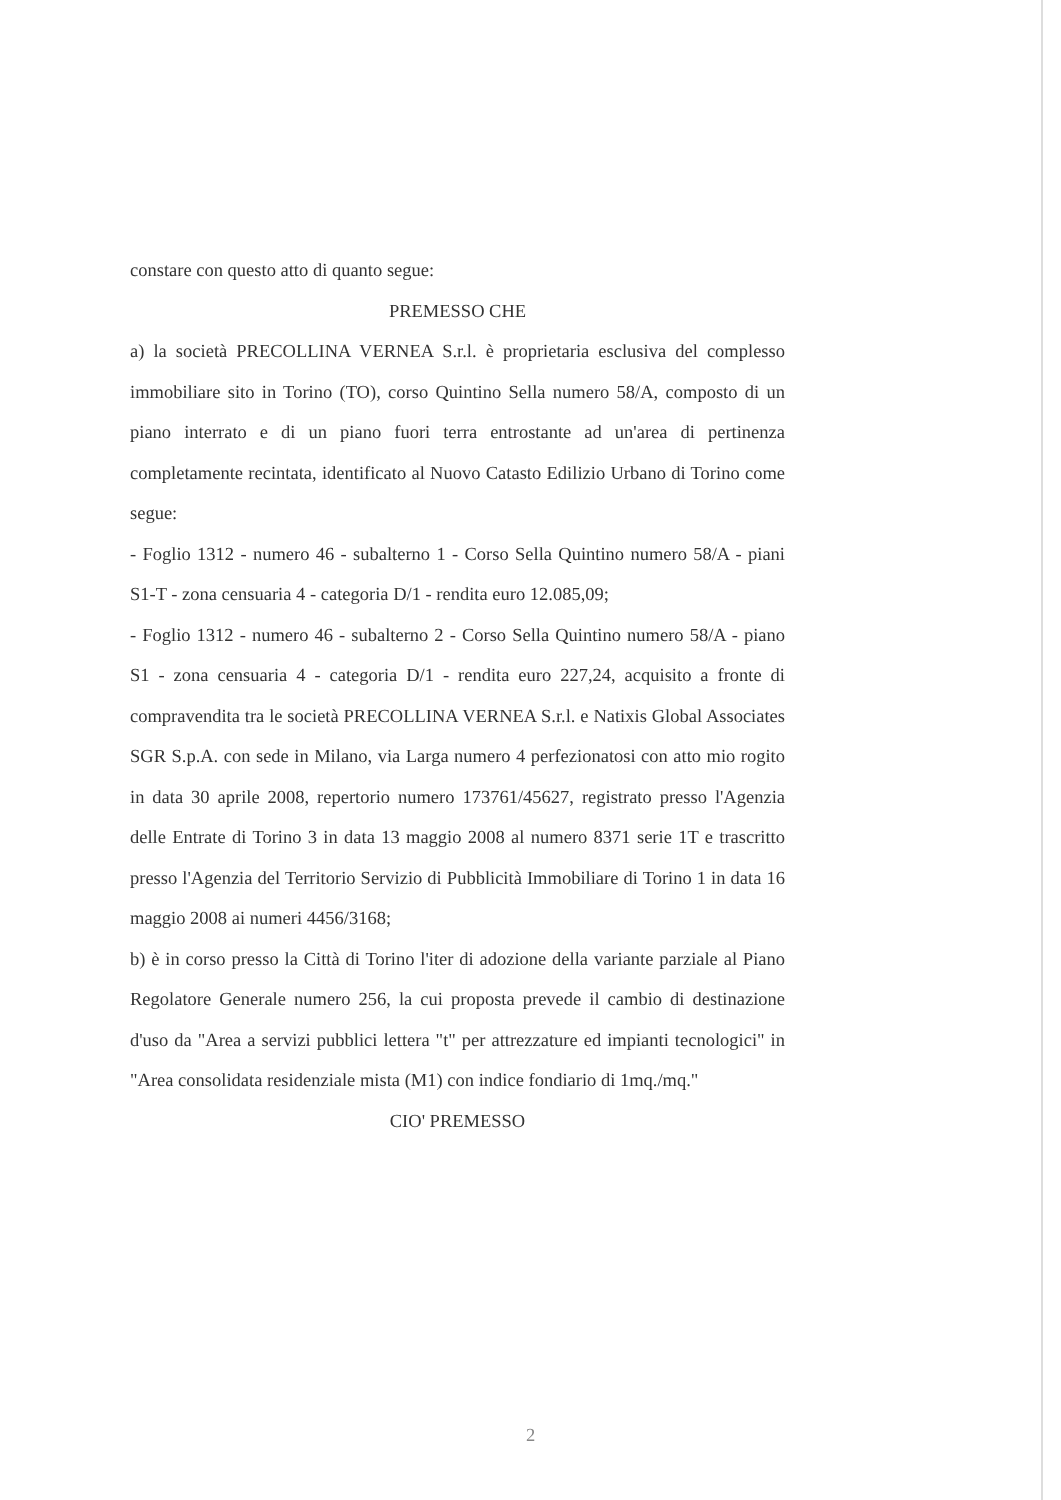constare con questo atto di quanto segue:
PREMESSO CHE
a) la società PRECOLLINA VERNEA S.r.l. è proprietaria esclusiva del complesso immobiliare sito in Torino (TO), corso Quintino Sella numero 58/A, composto di un piano interrato e di un piano fuori terra entrostante ad un'area di pertinenza completamente recintata, identificato al Nuovo Catasto Edilizio Urbano di Torino come segue:
- Foglio 1312 - numero 46 - subalterno 1 - Corso Sella Quintino numero 58/A - piani S1-T - zona censuaria 4 - categoria D/1 - rendita euro 12.085,09;
- Foglio 1312 - numero 46 - subalterno 2 - Corso Sella Quintino numero 58/A - piano S1 - zona censuaria 4 - categoria D/1 - rendita euro 227,24, acquisito a fronte di compravendita tra le società PRECOLLINA VERNEA S.r.l. e Natixis Global Associates SGR S.p.A. con sede in Milano, via Larga numero 4 perfezionatosi con atto mio rogito in data 30 aprile 2008, repertorio numero 173761/45627, registrato presso l'Agenzia delle Entrate di Torino 3 in data 13 maggio 2008 al numero 8371 serie 1T e trascritto presso l'Agenzia del Territorio Servizio di Pubblicità Immobiliare di Torino 1 in data 16 maggio 2008 ai numeri 4456/3168;
b) è in corso presso la Città di Torino l'iter di adozione della variante parziale al Piano Regolatore Generale numero 256, la cui proposta prevede il cambio di destinazione d'uso da "Area a servizi pubblici lettera "t" per attrezzature ed impianti tecnologici" in "Area consolidata residenziale mista (M1) con indice fondiario di 1mq./mq."
CIO' PREMESSO
2